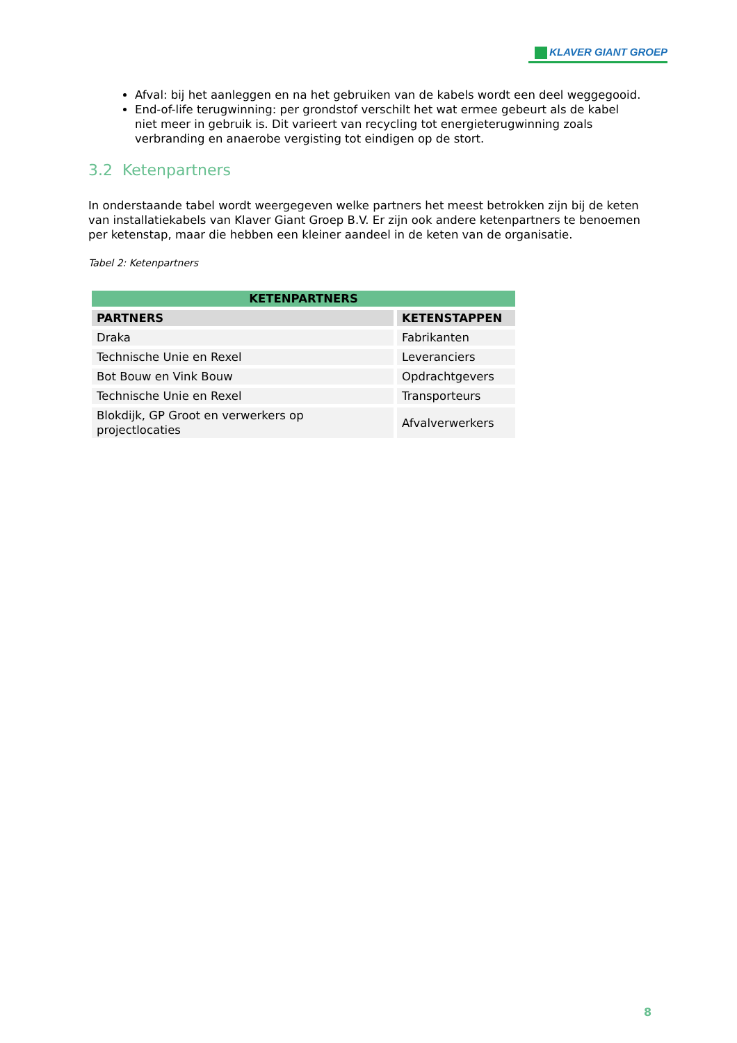KLAVER GIANT GROEP
Afval: bij het aanleggen en na het gebruiken van de kabels wordt een deel weggegooid.
End-of-life terugwinning: per grondstof verschilt het wat ermee gebeurt als de kabel niet meer in gebruik is. Dit varieert van recycling tot energieterugwinning zoals verbranding en anaerobe vergisting tot eindigen op de stort.
3.2 Ketenpartners
In onderstaande tabel wordt weergegeven welke partners het meest betrokken zijn bij de keten van installatiekabels van Klaver Giant Groep B.V. Er zijn ook andere ketenpartners te benoemen per ketenstap, maar die hebben een kleiner aandeel in de keten van de organisatie.
Tabel 2: Ketenpartners
| KETENPARTNERS | |
| --- | --- |
| PARTNERS | KETENSTAPPEN |
| Draka | Fabrikanten |
| Technische Unie en Rexel | Leveranciers |
| Bot Bouw en Vink Bouw | Opdrachtgevers |
| Technische Unie en Rexel | Transporteurs |
| Blokdijk, GP Groot en verwerkers op projectlocaties | Afvalverwerkers |
8